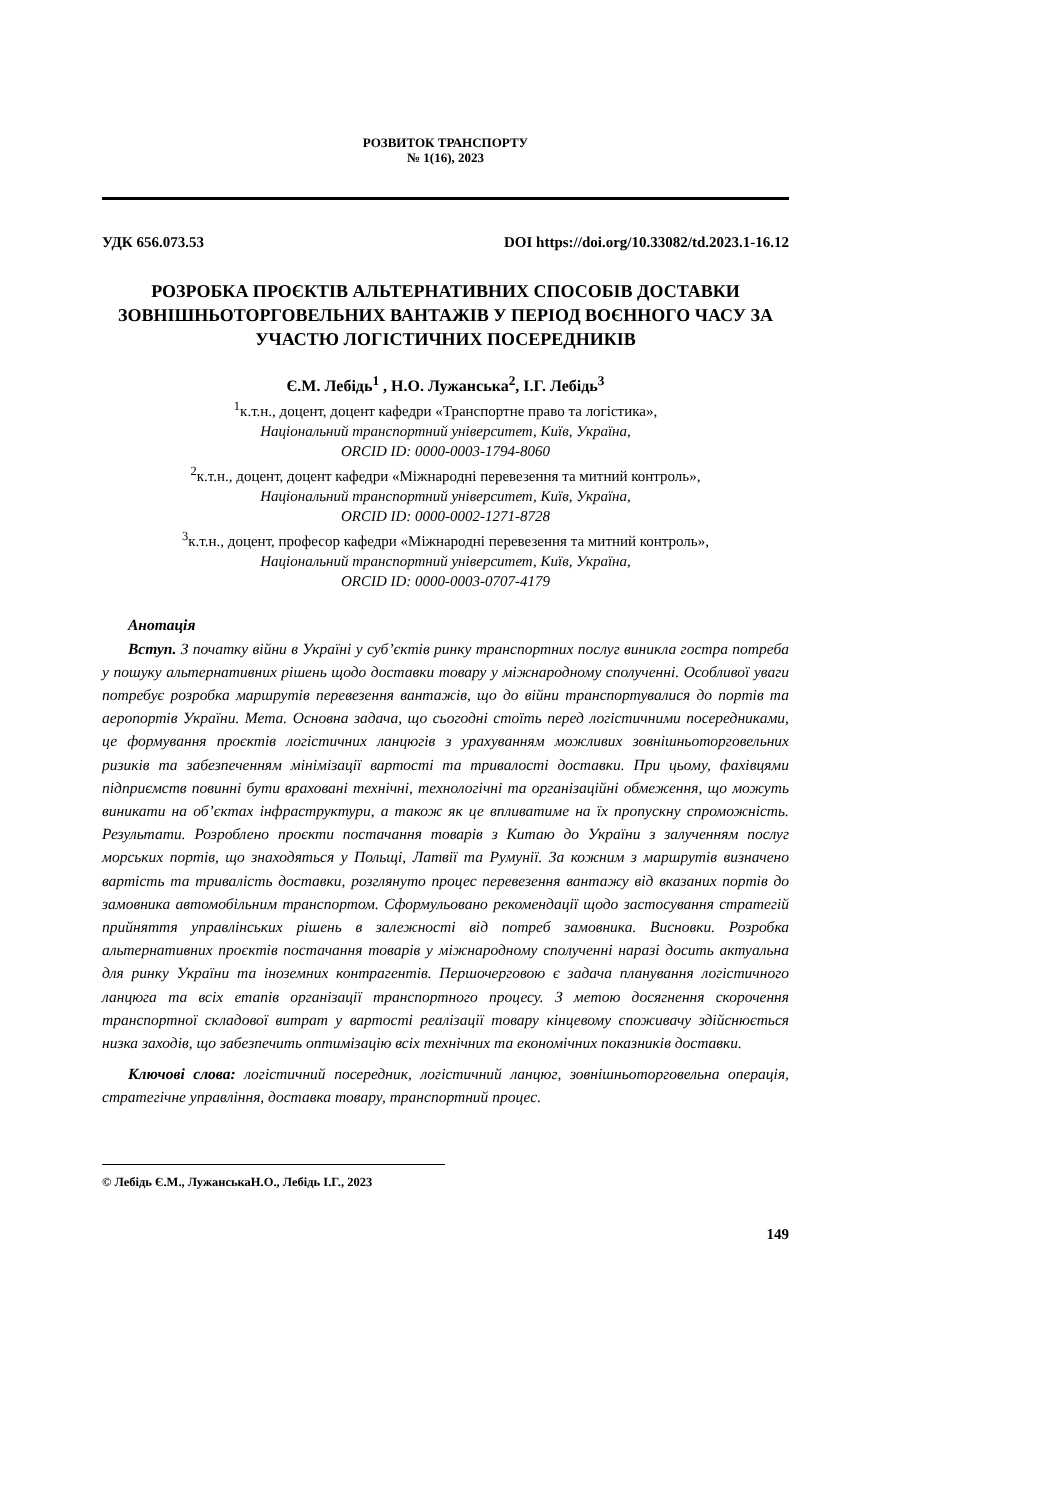РОЗВИТОК ТРАНСПОРТУ
№ 1(16), 2023
УДК 656.073.53 DOI https://doi.org/10.33082/td.2023.1-16.12
РОЗРОБКА ПРОЄКТІВ АЛЬТЕРНАТИВНИХ СПОСОБІВ ДОСТАВКИ ЗОВНІШНЬОТОРГОВЕЛЬНИХ ВАНТАЖІВ У ПЕРІОД ВОЄННОГО ЧАСУ ЗА УЧАСТЮ ЛОГІСТИЧНИХ ПОСЕРЕДНИКІВ
Є.М. Лебідь<sup>1</sup> , Н.О. Лужанська<sup>2</sup>, І.Г. Лебідь<sup>3</sup>
<sup>1</sup> к.т.н., доцент, доцент кафедри «Транспортне право та логістика»,
Національний транспортний університет, Київ, Україна,
ORCID ID: 0000-0003-1794-8060
<sup>2</sup> к.т.н., доцент, доцент кафедри «Міжнародні перевезення та митний контроль»,
Національний транспортний університет, Київ, Україна,
ORCID ID: 0000-0002-1271-8728
<sup>3</sup> к.т.н., доцент, професор кафедри «Міжнародні перевезення та митний контроль»,
Національний транспортний університет, Київ, Україна,
ORCID ID: 0000-0003-0707-4179
Анотація
Вступ. З початку війни в Україні у суб’єктів ринку транспортних послуг виникла гостра потреба у пошуку альтернативних рішень щодо доставки товару у міжнародному сполученні. Особливої уваги потребує розробка маршрутів перевезення вантажів, що до війни транспортувалися до портів та аеропортів України. Мета. Основна задача, що сьогодні стоїть перед логістичними посередниками, це формування проєктів логістичних ланцюгів з урахуванням можливих зовнішньоторговельних ризиків та забезпеченням мінімізації вартості та тривалості доставки. При цьому, фахівцями підприємств повинні бути враховані технічні, технологічні та організаційні обмеження, що можуть виникати на об’єктах інфраструктури, а також як це впливатиме на їх пропускну спроможність. Результати. Розроблено проєкти постачання товарів з Китаю до України з залученням послуг морських портів, що знаходяться у Польщі, Латвії та Румунії. За кожним з маршрутів визначено вартість та тривалість доставки, розглянуто процес перевезення вантажу від вказаних портів до замовника автомобільним транспортом. Сформульовано рекомендації щодо застосування стратегій прийняття управлінських рішень в залежності від потреб замовника. Висновки. Розробка альтернативних проєктів постачання товарів у міжнародному сполученні наразі досить актуальна для ринку України та іноземних контрагентів. Першочерговою є задача планування логістичного ланцюга та всіх етапів організації транспортного процесу. З метою досягнення скорочення транспортної складової витрат у вартості реалізації товару кінцевому споживачу здійснюється низка заходів, що забезпечить оптимізацію всіх технічних та економічних показників доставки.
Ключові слова: логістичний посередник, логістичний ланцюг, зовнішньоторговельна операція, стратегічне управління, доставка товару, транспортний процес.
© Лебідь Є.М., ЛужанськаН.О., Лебідь І.Г., 2023
149